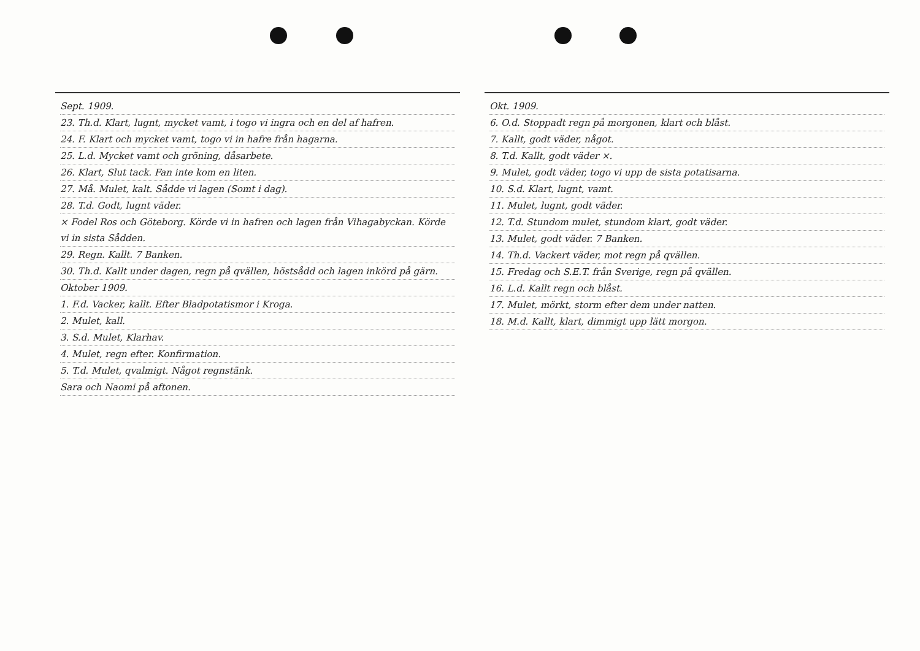Sept. 1909.
23. Th.d. Klart, lugnt, mycket vamt, i togo vi ingra och en del af hafren.
24. F. Klart och mycket vamt, togo vi in hafre från hagarna.
25. L.d. Mycket vamt och gröning, dåsarbete.
26. Klart, Slut tack. Fan inte kom en liten.
27. Må. Mulet, kalt. Sådde vi lagen (Somt i dag).
28. T.d. Godt, lugnt väder.
× Fodel Ros och Göteborg. Körde vi in hafren och lagen från Vihagabyckan. Körde vi in sista Sådden.
29. Regn. Kallt. 7 Banken.
30. Th.d. Kallt under dagen, regn på qvällen, höstsådd och lagen inkörd på gärn.
Oktober 1909.
1. F.d. Vacker, kallt. Efter Bladpotatismor i Kroga.
2. Mulet, kall.
3. S.d. Mulet, Klarhav.
4. Mulet, regn efter. Konfirmation.
5. T.d. Mulet, qvalmigt. Något regnstänk.
Sara och Naomi på aftonen.
Okt. 1909.
6. O.d. Stoppadt regn på morgonen, klart och blåst.
7. Kallt, godt väder, något.
8. T.d. Kallt, godt väder ×.
9. Mulet, godt väder, togo vi upp de sista potatisarna.
10. S.d. Klart, lugnt, vamt.
11. Mulet, lugnt, godt väder.
12. T.d. Stundom mulet, stundom klart, godt väder.
13. Mulet, godt väder. 7 Banken.
14. Th.d. Vackert väder, mot regn på qvällen.
15. Fredag och S.E.T. från Sverige, regn på qvällen.
16. L.d. Kallt regn och blåst.
17. Mulet, mörkt, storm efter dem under natten.
18. M.d. Kallt, klart, dimmigt upp lätt morgon.